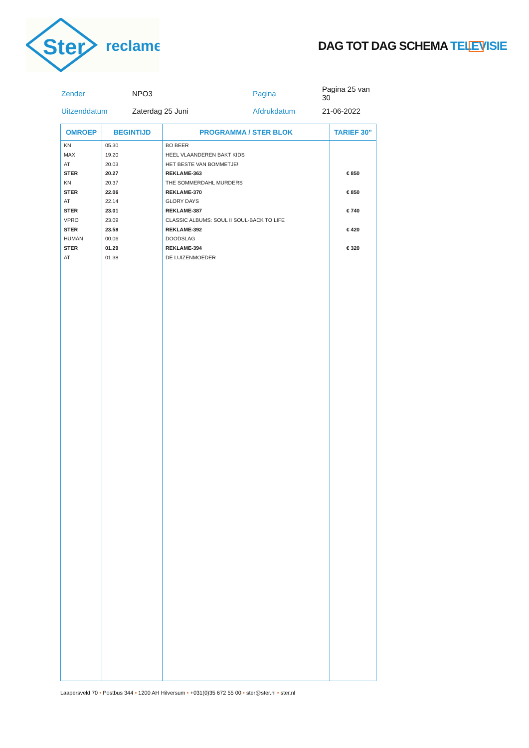Ster
reclame
DAG TOT DAG SCHEMA TELEVISIE
| Zender | NPO3 | Pagina | Pagina 25 van 30 |
| Uitzenddatum | Zaterdag 25 Juni | Afdrukdatum | 21-06-2022 |
| OMROEP | BEGINTIJD | PROGRAMMA / STER BLOK | TARIEF 30" |
| --- | --- | --- | --- |
| KN | 05.30 | BO BEER | |
| MAX | 19.20 | HEEL VLAANDEREN BAKT KIDS | |
| AT | 20.03 | HET BESTE VAN BOMMETJE! | |
| STER | 20.27 | REKLAME-363 | € 850 |
| KN | 20.37 | THE SOMMERDAHL MURDERS | |
| STER | 22.06 | REKLAME-370 | € 850 |
| AT | 22.14 | GLORY DAYS | |
| STER | 23.01 | REKLAME-387 | € 740 |
| VPRO | 23.09 | CLASSIC ALBUMS: SOUL II SOUL-BACK TO LIFE | |
| STER | 23.58 | REKLAME-392 | € 420 |
| HUMAN | 00.06 | DOODSLAG | |
| STER | 01.29 | REKLAME-394 | € 320 |
| AT | 01.38 | DE LUIZENMOEDER | |
Laapersveld 70 • Postbus 344 • 1200 AH Hilversum • +031(0)35 672 55 00 • ster@ster.nl • ster.nl